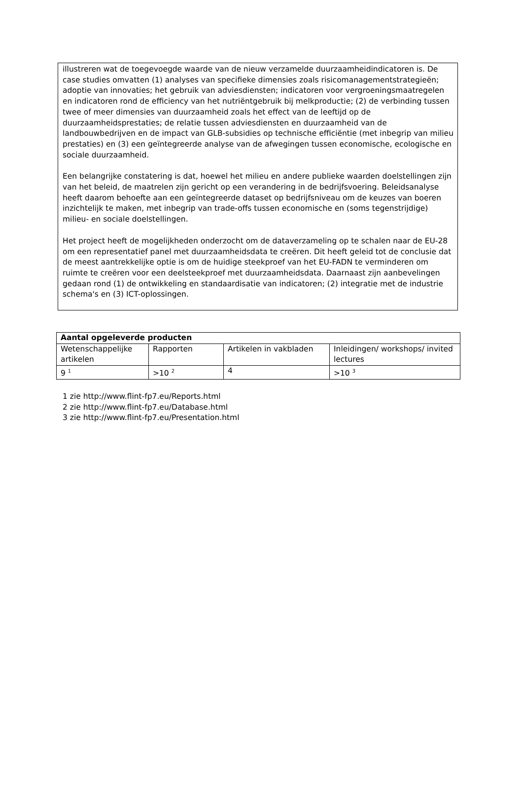illustreren wat de toegevoegde waarde van de nieuw verzamelde duurzaamheidindicatoren is. De case studies omvatten (1) analyses van specifieke dimensies zoals risicomanagementstrategieën; adoptie van innovaties; het gebruik van adviesdiensten; indicatoren voor vergroeningsmaatregelen en indicatoren rond de efficiency van het nutriëntgebruik bij melkproductie; (2) de verbinding tussen twee of meer dimensies van duurzaamheid zoals het effect van de leeftijd op de duurzaamheidsprestaties; de relatie tussen adviesdiensten en duurzaamheid van de landbouwbedrijven en de impact van GLB-subsidies op technische efficiëntie (met inbegrip van milieu prestaties) en (3) een geïntegreerde analyse van de afwegingen tussen economische, ecologische en sociale duurzaamheid.
Een belangrijke constatering is dat, hoewel het milieu en andere publieke waarden doelstellingen zijn van het beleid, de maatrelen zijn gericht op een verandering in de bedrijfsvoering. Beleidsanalyse heeft daarom behoefte aan een geïntegreerde dataset op bedrijfsniveau om de keuzes van boeren inzichtelijk te maken, met inbegrip van trade-offs tussen economische en (soms tegenstrijdige) milieu- en sociale doelstellingen.
Het project heeft de mogelijkheden onderzocht om de dataverzameling op te schalen naar de EU-28 om een representatief panel met duurzaamheidsdata te creëren. Dit heeft geleid tot de conclusie dat de meest aantrekkelijke optie is om de huidige steekproef van het EU-FADN te verminderen om ruimte te creëren voor een deelsteekproef met duurzaamheidsdata. Daarnaast zijn aanbevelingen gedaan rond (1) de ontwikkeling en standaardisatie van indicatoren; (2) integratie met de industrie schema's en (3) ICT-oplossingen.
| Aantal opgeleverde producten | | | |
| --- | --- | --- | --- |
| Wetenschappelijke artikelen | Rapporten | Artikelen in vakbladen | Inleidingen/ workshops/ invited lectures |
| 9 <sup>1</sup> | >10 <sup>2</sup> | 4 | >10 <sup>3</sup> |
1 zie http://www.flint-fp7.eu/Reports.html
2 zie http://www.flint-fp7.eu/Database.html
3 zie http://www.flint-fp7.eu/Presentation.html